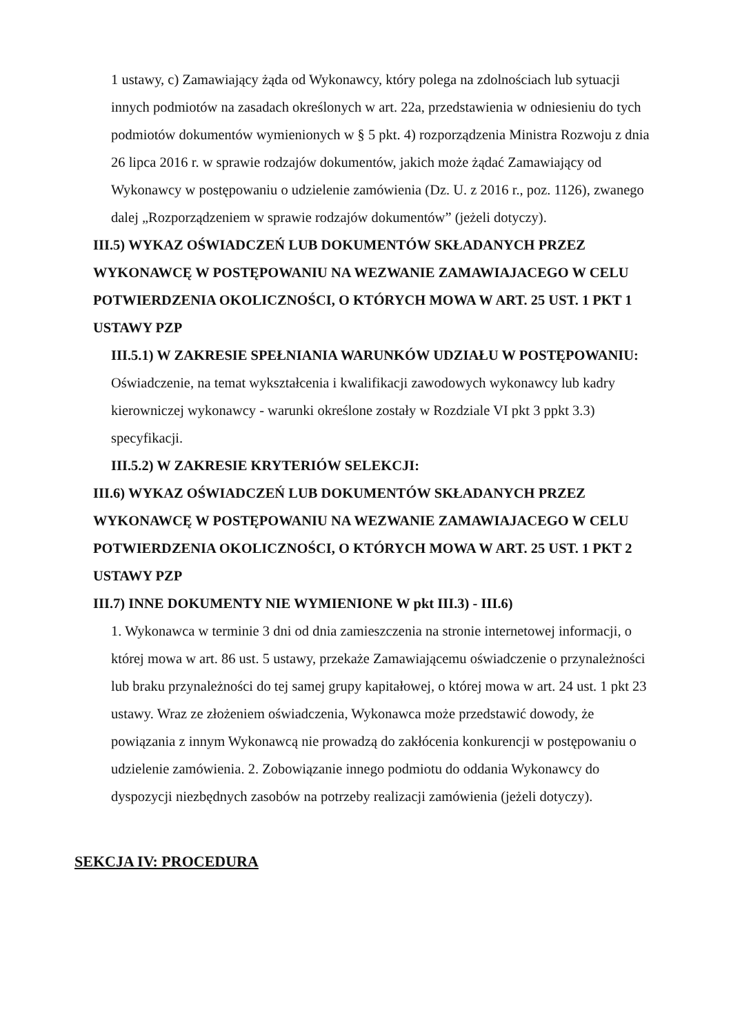1 ustawy, c) Zamawiający żąda od Wykonawcy, który polega na zdolnościach lub sytuacji innych podmiotów na zasadach określonych w art. 22a, przedstawienia w odniesieniu do tych podmiotów dokumentów wymienionych w § 5 pkt. 4) rozporządzenia Ministra Rozwoju z dnia 26 lipca 2016 r. w sprawie rodzajów dokumentów, jakich może żądać Zamawiający od Wykonawcy w postępowaniu o udzielenie zamówienia (Dz. U. z 2016 r., poz. 1126), zwanego dalej „Rozporządzeniem w sprawie rodzajów dokumentów” (jeżeli dotyczy).
III.5) WYKAZ OŚWIADCZEŃ LUB DOKUMENTÓW SKŁADANYCH PRZEZ WYKONAWCĘ W POSTĘPOWANIU NA WEZWANIE ZAMAWIAJACEGO W CELU POTWIERDZENIA OKOLICZNOŚCI, O KTÓRYCH MOWA W ART. 25 UST. 1 PKT 1 USTAWY PZP
III.5.1) W ZAKRESIE SPEŁNIANIA WARUNKÓW UDZIAŁU W POSTĘPOWANIU:
Oświadczenie, na temat wykształcenia i kwalifikacji zawodowych wykonawcy lub kadry kierowniczej wykonawcy - warunki określone zostały w Rozdziale VI pkt 3 ppkt 3.3) specyfikacji.
III.5.2) W ZAKRESIE KRYTERIÓW SELEKCJI:
III.6) WYKAZ OŚWIADCZEŃ LUB DOKUMENTÓW SKŁADANYCH PRZEZ WYKONAWCĘ W POSTĘPOWANIU NA WEZWANIE ZAMAWIAJACEGO W CELU POTWIERDZENIA OKOLICZNOŚCI, O KTÓRYCH MOWA W ART. 25 UST. 1 PKT 2 USTAWY PZP
III.7) INNE DOKUMENTY NIE WYMIENIONE W pkt III.3) - III.6)
1. Wykonawca w terminie 3 dni od dnia zamieszczenia na stronie internetowej informacji, o której mowa w art. 86 ust. 5 ustawy, przekaże Zamawiającemu oświadczenie o przynależności lub braku przynależności do tej samej grupy kapitałowej, o której mowa w art. 24 ust. 1 pkt 23 ustawy. Wraz ze złożeniem oświadczenia, Wykonawca może przedstawić dowody, że powiązania z innym Wykonawcą nie prowadzą do zakłócenia konkurencji w postępowaniu o udzielenie zamówienia. 2. Zobowiązanie innego podmiotu do oddania Wykonawcy do dyspozycji niezbędnych zasobów na potrzeby realizacji zamówienia (jeżeli dotyczy).
SEKCJA IV: PROCEDURA